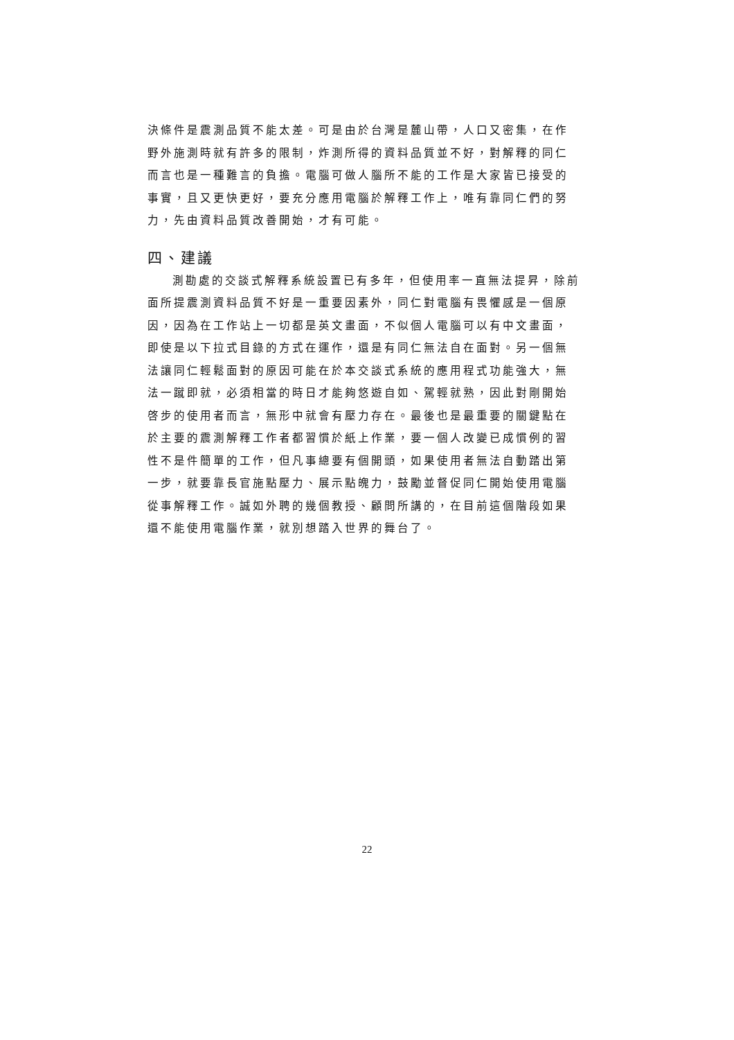決條件是震測品質不能太差。可是由於台灣是麓山帶，人口又密集，在作野外施測時就有許多的限制，炸測所得的資料品質並不好，對解釋的同仁而言也是一種難言的負擔。電腦可做人腦所不能的工作是大家皆已接受的事實，且又更快更好，要充分應用電腦於解釋工作上，唯有靠同仁們的努力，先由資料品質改善開始，才有可能。
四、建議
測勘處的交談式解釋系統設置已有多年，但使用率一直無法提昇，除前面所提震測資料品質不好是一重要因素外，同仁對電腦有畏懼感是一個原因，因為在工作站上一切都是英文畫面，不似個人電腦可以有中文畫面，即使是以下拉式目錄的方式在運作，還是有同仁無法自在面對。另一個無法讓同仁輕鬆面對的原因可能在於本交談式系統的應用程式功能強大，無法一蹴即就，必須相當的時日才能夠悠遊自如、駕輕就熟，因此對剛開始啓步的使用者而言，無形中就會有壓力存在。最後也是最重要的關鍵點在於主要的震測解釋工作者都習慣於紙上作業，要一個人改變已成慣例的習性不是件簡單的工作，但凡事總要有個開頭，如果使用者無法自動踏出第一步，就要靠長官施點壓力、展示點魄力，鼓勵並督促同仁開始使用電腦從事解釋工作。誠如外聘的幾個教授、顧問所講的，在目前這個階段如果還不能使用電腦作業，就別想踏入世界的舞台了。
22